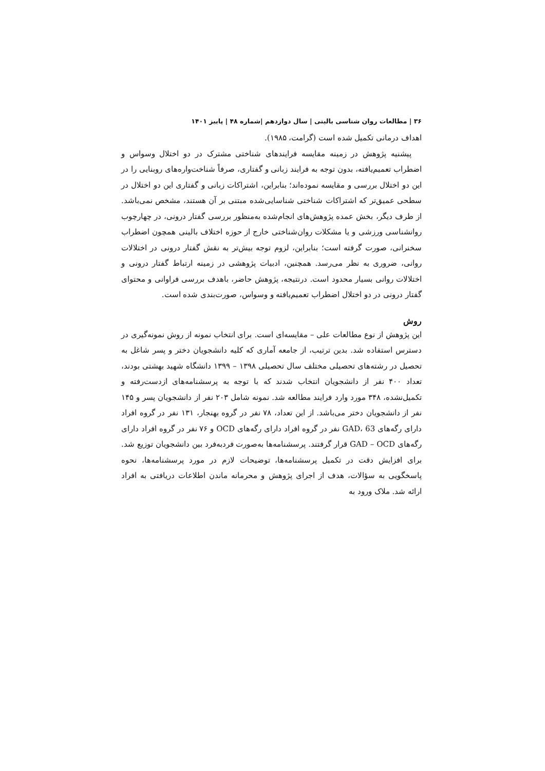۳۶ | مطالعات روان شناسی بالینی | سال دوازدهم |شماره ۴۸ | پاییز ۱۴۰۱
اهداف درمانی تکمیل شده است (گرامت، ۱۹۸۵).
پیشنیه پژوهش در زمینه مقایسه فرایندهای شناختی مشترک در دو اختلال وسواس و اضطراب تعمیم‌یافته، بدون توجه به فرایند زبانی و گفتاری، صرفاً شناخت‌واره‌های روبنایی را در این دو اختلال بررسی و مقایسه نموده‌اند؛ بنابراین، اشتراکات زبانی و گفتاری این دو اختلال در سطحی عمیق‌تر که اشتراکات شناختی شناسایی‌شده مبتنی بر آن هستند، مشخص نمی‌باشد. از طرف دیگر، بخش عمده پژوهش‌های انجام‌شده به‌منظور بررسی گفتار درونی، در چهارچوب روانشناسی ورزشی و یا مشکلات روان‌شناختی خارج از حوزه اختلاف بالینی همچون اضطراب سخنرانی، صورت گرفته است؛ بنابراین، لزوم توجه بیش‌تر به نقش گفتار درونی در اختلالات روانی، ضروری به نظر می‌رسد. همچنین، ادبیات پژوهشی در زمینه ارتباط گفتار درونی و اختلالات روانی بسیار محدود است. درنتیجه، پژوهش حاضر، باهدف بررسی فراوانی و محتوای گفتار درونی در دو اختلال اضطراب تعمیم‌یافته و وسواس، صورت‌بندی شده است.
روش
این پژوهش از نوع مطالعات علی – مقایسه‌ای است. برای انتخاب نمونه از روش نمونه‌گیری در دسترس استفاده شد. بدین ترتیب، از جامعه آماری که کلیه دانشجویان دختر و پسر شاغل به تحصیل در رشته‌های تحصیلی مختلف سال تحصیلی ۱۳۹۸ – ۱۳۹۹ دانشگاه شهید بهشتی بودند، تعداد ۴۰۰ نفر از دانشجویان انتخاب شدند که با توجه به پرسشنامه‌های ازدست‌رفته و تکمیل‌نشده، ۳۴۸ مورد وارد فرایند مطالعه شد. نمونه شامل ۲۰۳ نفر از دانشجویان پسر و ۱۴۵ نفر از دانشجویان دختر می‌باشد. از این تعداد، ۷۸ نفر در گروه بهنجار، ۱۳۱ نفر در گروه افراد دارای رگه‌های GAD، 63 نفر در گروه افراد دارای رگه‌های OCD و ۷۶ نفر در گروه افراد دارای رگه‌های GAD – OCD قرار گرفتند. پرسشنامه‌ها به‌صورت فردبه‌فرد بین دانشجویان توزیع شد. برای افزایش دقت در تکمیل پرسشنامه‌ها، توضیحات لازم در مورد پرسشنامه‌ها، نحوه پاسخگویی به سؤالات، هدف از اجرای پژوهش و محرمانه ماندن اطلاعات دریافتی به افراد ارائه شد. ملاک ورود به